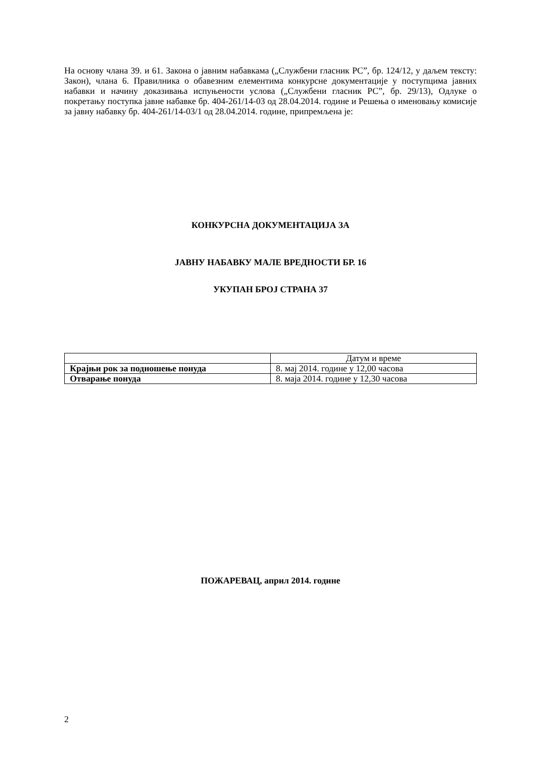На основу члана 39. и 61. Закона о јавним набавкама („Службени гласник РС”, бр. 124/12, у даљем тексту: Закон), члана 6. Правилника о обавезним елементима конкурсне документације у поступцима јавних набавки и начину доказивања испуњености услова („Службени гласник РС”, бр. 29/13), Одлуке о покретању поступка јавне набавке бр. 404-261/14-03 од 28.04.2014. године и Решења о именовању комисије за јавну набавку бр. 404-261/14-03/1 од 28.04.2014. године, припремљена је:
КОНКУРСНА ДОКУМЕНТАЦИЈА ЗА
ЈАВНУ НАБАВКУ МАЛЕ ВРЕДНОСТИ БР. 16
УКУПАН БРОЈ СТРАНА 37
| | Датум и време |
| Крајњи рок за подношење понуда | 8. мај 2014. године у 12,00 часова |
| Отварање понуда | 8. маја 2014. године у 12,30 часова |
ПОЖАРЕВАЦ, април 2014. године
2